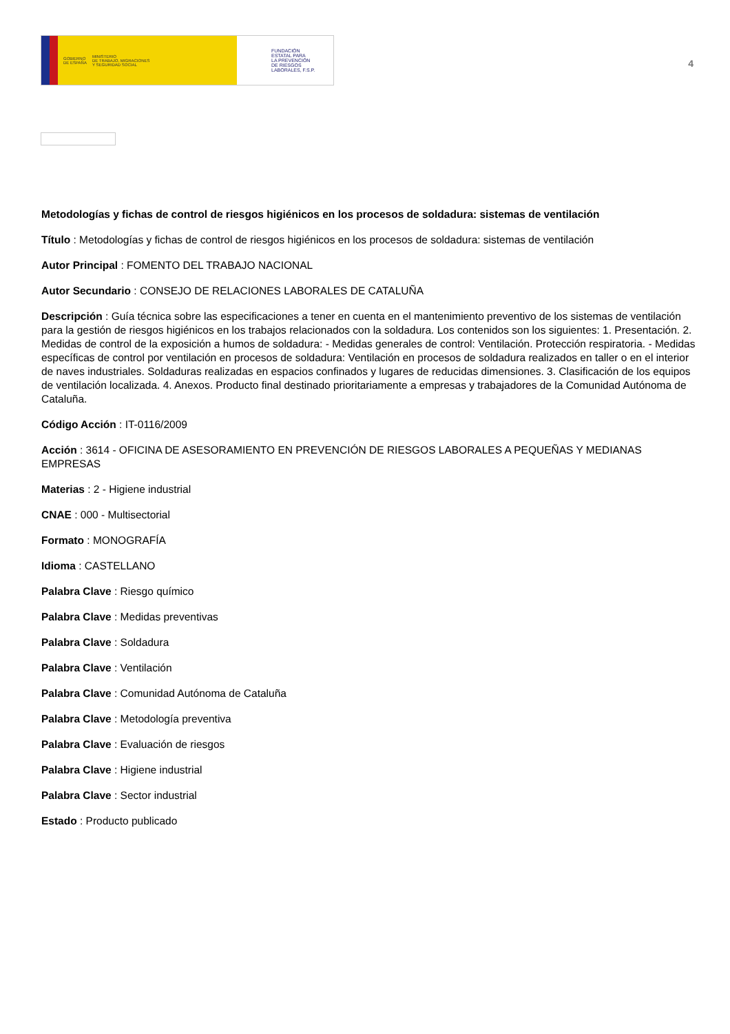GOBIERNO
DE ESPAÑA MINISTERIO
DE TRABAJO, MIGRACIONES
Y SEGURIDAD SOCIAL
FUNDACIÓN
ESTATAL PARA
LA PREVENCIÓN
DE RIESGOS
LABORALES, F.S.P.
4
Metodologías y fichas de control de riesgos higiénicos en los procesos de soldadura: sistemas de ventilación
Título : Metodologías y fichas de control de riesgos higiénicos en los procesos de soldadura: sistemas de ventilación
Autor Principal : FOMENTO DEL TRABAJO NACIONAL
Autor Secundario : CONSEJO DE RELACIONES LABORALES DE CATALUÑA
Descripción : Guía técnica sobre las especificaciones a tener en cuenta en el mantenimiento preventivo de los sistemas de ventilación para la gestión de riesgos higiénicos en los trabajos relacionados con la soldadura. Los contenidos son los siguientes: 1. Presentación. 2. Medidas de control de la exposición a humos de soldadura: - Medidas generales de control: Ventilación. Protección respiratoria. - Medidas específicas de control por ventilación en procesos de soldadura: Ventilación en procesos de soldadura realizados en taller o en el interior de naves industriales. Soldaduras realizadas en espacios confinados y lugares de reducidas dimensiones. 3. Clasificación de los equipos de ventilación localizada. 4. Anexos. Producto final destinado prioritariamente a empresas y trabajadores de la Comunidad Autónoma de Cataluña.
Código Acción : IT-0116/2009
Acción : 3614 - OFICINA DE ASESORAMIENTO EN PREVENCIÓN DE RIESGOS LABORALES A PEQUEÑAS Y MEDIANAS EMPRESAS
Materias : 2 - Higiene industrial
CNAE : 000 - Multisectorial
Formato : MONOGRAFÍA
Idioma : CASTELLANO
Palabra Clave : Riesgo químico
Palabra Clave : Medidas preventivas
Palabra Clave : Soldadura
Palabra Clave : Ventilación
Palabra Clave : Comunidad Autónoma de Cataluña
Palabra Clave : Metodología preventiva
Palabra Clave : Evaluación de riesgos
Palabra Clave : Higiene industrial
Palabra Clave : Sector industrial
Estado : Producto publicado